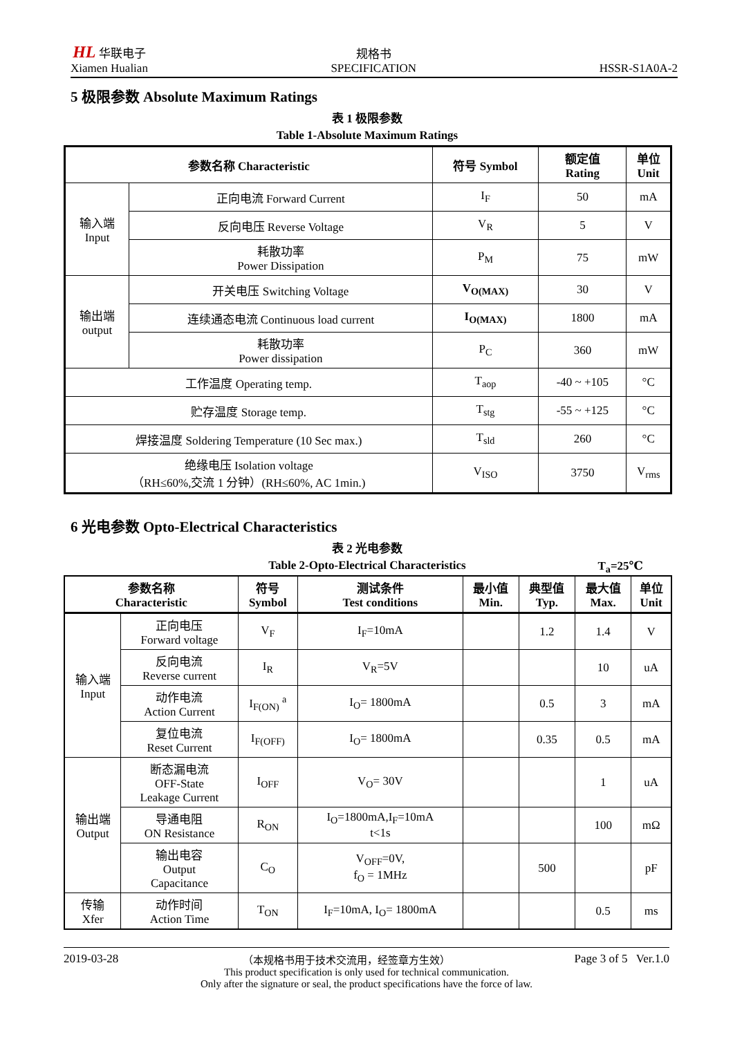HL 华联电子
Xiamen Hualian
规格书
SPECIFICATION
HSSR-S1A0A-2
5 极限参数 Absolute Maximum Ratings
表 1 极限参数
Table 1-Absolute Maximum Ratings
| 参数名称 Characteristic | | 符号 Symbol | 额定值 Rating | 单位 Unit |
| --- | --- | --- | --- | --- |
| 输入端 Input | 正向电流 Forward Current | I<sub>F</sub> | 50 | mA |
| | 反向电压 Reverse Voltage | V<sub>R</sub> | 5 | V |
| | 耗散功率 Power Dissipation | P<sub>M</sub> | 75 | mW |
| 输出端 output | 开关电压 Switching Voltage | V<sub>O(MAX)</sub> | 30 | V |
| | 连续通态电流 Continuous load current | I<sub>O(MAX)</sub> | 1800 | mA |
| | 耗散功率 Power dissipation | P<sub>C</sub> | 360 | mW |
| 工作温度 Operating temp. | | T<sub>aop</sub> | -40 ~ +105 | °C |
| 贮存温度 Storage temp. | | T<sub>stg</sub> | -55 ~ +125 | °C |
| 焊接温度 Soldering Temperature (10 Sec max.) | | T<sub>sld</sub> | 260 | °C |
| 绝缘电压 Isolation voltage （RH≤60%,交流 1 分钟）(RH≤60%, AC 1min.) | | V<sub>ISO</sub> | 3750 | V<sub>rms</sub> |
6 光电参数 Opto-Electrical Characteristics
表 2 光电参数
Table 2-Opto-Electrical Characteristics T<sub>a</sub>=25℃
| 参数名称 Characteristic | | 符号 Symbol | 测试条件 Test conditions | 最小值 Min. | 典型值 Typ. | 最大值 Max. | 单位 Unit |
| --- | --- | --- | --- | --- | --- | --- | --- |
| 输入端 Input | 正向电压 Forward voltage | V<sub>F</sub> | I<sub>F</sub>=10mA | | 1.2 | 1.4 | V |
| | 反向电流 Reverse current | I<sub>R</sub> | V<sub>R</sub>=5V | | | 10 | uA |
| | 动作电流 Action Current | I<sub>F(ON)</sub> <sup>a</sup> | I<sub>O</sub>= 1800mA | | 0.5 | 3 | mA |
| | 复位电流 Reset Current | I<sub>F(OFF)</sub> | I<sub>O</sub>= 1800mA | | 0.35 | 0.5 | mA |
| 输出端 Output | 断态漏电流 OFF-State Leakage Current | I<sub>OFF</sub> | V<sub>O</sub>= 30V | | | 1 | uA |
| | 导通电阻 ON Resistance | R<sub>ON</sub> | I<sub>O</sub>=1800mA,I<sub>F</sub>=10mA t<1s | | | 100 | mΩ |
| | 输出电容 Output Capacitance | C<sub>O</sub> | V<sub>OFF</sub>=0V, f<sub>O</sub> = 1MHz | | 500 | | pF |
| 传输 Xfer | 动作时间 Action Time | T<sub>ON</sub> | I<sub>F</sub>=10mA, I<sub>O</sub>= 1800mA | | | 0.5 | ms |
2019-03-28 （本规格书用于技术交流用，经签章方生效） Page 3 of 5 Ver.1.0
This product specification is only used for technical communication.
Only after the signature or seal, the product specifications have the force of law.